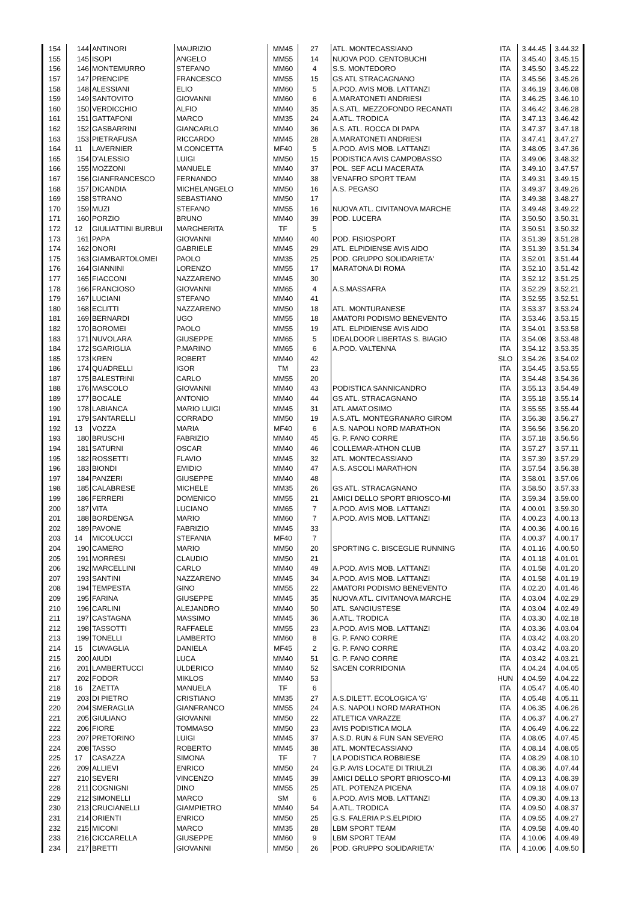| 154 | 144 | ANTINORI | MAURIZIO | MM45 | 27 | ATL. MONTECASSIANO | ITA | 3.44.45 | 3.44.32 |
| 155 | 145 | ISOPI | ANGELO | MM55 | 14 | NUOVA POD. CENTOBUCHI | ITA | 3.45.40 | 3.45.15 |
| 156 | 146 | MONTEMURRO | STEFANO | MM60 | 4 | S.S. MONTEDORO | ITA | 3.45.50 | 3.45.22 |
| 157 | 147 | PRENCIPE | FRANCESCO | MM55 | 15 | GS ATL STRACAGNANO | ITA | 3.45.56 | 3.45.26 |
| 158 | 148 | ALESSIANI | ELIO | MM60 | 5 | A.POD. AVIS MOB. LATTANZI | ITA | 3.46.19 | 3.46.08 |
| 159 | 149 | SANTOVITO | GIOVANNI | MM60 | 6 | A.MARATONETI ANDRIESI | ITA | 3.46.25 | 3.46.10 |
| 160 | 150 | VERDICCHIO | ALFIO | MM40 | 35 | A.S.ATL. MEZZOFONDO RECANATI | ITA | 3.46.42 | 3.46.28 |
| 161 | 151 | GATTAFONI | MARCO | MM35 | 24 | A.ATL. TRODICA | ITA | 3.47.13 | 3.46.42 |
| 162 | 152 | GASBARRINI | GIANCARLO | MM40 | 36 | A.S. ATL. ROCCA DI PAPA | ITA | 3.47.37 | 3.47.18 |
| 163 | 153 | PIETRAFUSA | RICCARDO | MM45 | 28 | A.MARATONETI ANDRIESI | ITA | 3.47.41 | 3.47.27 |
| 164 | 11 | LAVERNIER | M.CONCETTA | MF40 | 5 | A.POD. AVIS MOB. LATTANZI | ITA | 3.48.05 | 3.47.36 |
| 165 | 154 | D'ALESSIO | LUIGI | MM50 | 15 | PODISTICA AVIS CAMPOBASSO | ITA | 3.49.06 | 3.48.32 |
| 166 | 155 | MOZZONI | MANUELE | MM40 | 37 | POL. SEF ACLI MACERATA | ITA | 3.49.10 | 3.47.57 |
| 167 | 156 | GIANFRANCESCO | FERNANDO | MM40 | 38 | VENAFRO SPORT TEAM | ITA | 3.49.31 | 3.49.15 |
| 168 | 157 | DICANDIA | MICHELANGELO | MM50 | 16 | A.S. PEGASO | ITA | 3.49.37 | 3.49.26 |
| 169 | 158 | STRANO | SEBASTIANO | MM50 | 17 | | ITA | 3.49.38 | 3.48.27 |
| 170 | 159 | MUZI | STEFANO | MM55 | 16 | NUOVA ATL. CIVITANOVA MARCHE | ITA | 3.49.48 | 3.49.22 |
| 171 | 160 | PORZIO | BRUNO | MM40 | 39 | POD. LUCERA | ITA | 3.50.50 | 3.50.31 |
| 172 | 12 | GIULIATTINI BURBUI | MARGHERITA | TF | 5 | | ITA | 3.50.51 | 3.50.32 |
| 173 | 161 | PAPA | GIOVANNI | MM40 | 40 | POD. FISIOSPORT | ITA | 3.51.39 | 3.51.28 |
| 174 | 162 | ONORI | GABRIELE | MM45 | 29 | ATL. ELPIDIENSE AVIS AIDO | ITA | 3.51.39 | 3.51.34 |
| 175 | 163 | GIAMBARTOLOMEI | PAOLO | MM35 | 25 | POD. GRUPPO SOLIDARIETA' | ITA | 3.52.01 | 3.51.44 |
| 176 | 164 | GIANNINI | LORENZO | MM55 | 17 | MARATONA DI ROMA | ITA | 3.52.10 | 3.51.42 |
| 177 | 165 | FIACCONI | NAZZARENO | MM45 | 30 | | ITA | 3.52.12 | 3.51.25 |
| 178 | 166 | FRANCIOSO | GIOVANNI | MM65 | 4 | A.S.MASSAFRA | ITA | 3.52.29 | 3.52.21 |
| 179 | 167 | LUCIANI | STEFANO | MM40 | 41 | | ITA | 3.52.55 | 3.52.51 |
| 180 | 168 | ECLITTI | NAZZARENO | MM50 | 18 | ATL. MONTURANESE | ITA | 3.53.37 | 3.53.24 |
| 181 | 169 | BERNARDI | UGO | MM55 | 18 | AMATORI PODISMO BENEVENTO | ITA | 3.53.46 | 3.53.15 |
| 182 | 170 | BOROMEI | PAOLO | MM55 | 19 | ATL. ELPIDIENSE AVIS AIDO | ITA | 3.54.01 | 3.53.58 |
| 183 | 171 | NUVOLARA | GIUSEPPE | MM65 | 5 | IDEALDOOR LIBERTAS S. BIAGIO | ITA | 3.54.08 | 3.53.48 |
| 184 | 172 | SGARIGLIA | P.MARINO | MM65 | 6 | A.POD. VALTENNA | ITA | 3.54.12 | 3.53.35 |
| 185 | 173 | KREN | ROBERT | MM40 | 42 | | SLO | 3.54.26 | 3.54.02 |
| 186 | 174 | QUADRELLI | IGOR | TM | 23 | | ITA | 3.54.45 | 3.53.55 |
| 187 | 175 | BALESTRINI | CARLO | MM55 | 20 | | ITA | 3.54.48 | 3.54.36 |
| 188 | 176 | MASCOLO | GIOVANNI | MM40 | 43 | PODISTICA SANNICANDRO | ITA | 3.55.13 | 3.54.49 |
| 189 | 177 | BOCALE | ANTONIO | MM40 | 44 | GS ATL. STRACAGNANO | ITA | 3.55.18 | 3.55.14 |
| 190 | 178 | LABIANCA | MARIO LUIGI | MM45 | 31 | ATL.AMAT.OSIMO | ITA | 3.55.55 | 3.55.44 |
| 191 | 179 | SANTARELLI | CORRADO | MM50 | 19 | A.S.ATL. MONTEGRANARO GIROM | ITA | 3.56.38 | 3.56.27 |
| 192 | 13 | VOZZA | MARIA | MF40 | 6 | A.S. NAPOLI NORD MARATHON | ITA | 3.56.56 | 3.56.20 |
| 193 | 180 | BRUSCHI | FABRIZIO | MM40 | 45 | G. P. FANO CORRE | ITA | 3.57.18 | 3.56.56 |
| 194 | 181 | SATURNI | OSCAR | MM40 | 46 | COLLEMAR-ATHON CLUB | ITA | 3.57.27 | 3.57.11 |
| 195 | 182 | ROSSETTI | FLAVIO | MM45 | 32 | ATL. MONTECASSIANO | ITA | 3.57.39 | 3.57.29 |
| 196 | 183 | BIONDI | EMIDIO | MM40 | 47 | A.S. ASCOLI MARATHON | ITA | 3.57.54 | 3.56.38 |
| 197 | 184 | PANZERI | GIUSEPPE | MM40 | 48 | | ITA | 3.58.01 | 3.57.06 |
| 198 | 185 | CALABRESE | MICHELE | MM35 | 26 | GS ATL. STRACAGNANO | ITA | 3.58.50 | 3.57.33 |
| 199 | 186 | FERRERI | DOMENICO | MM55 | 21 | AMICI DELLO SPORT BRIOSCO-MI | ITA | 3.59.34 | 3.59.00 |
| 200 | 187 | VITA | LUCIANO | MM65 | 7 | A.POD. AVIS MOB. LATTANZI | ITA | 4.00.01 | 3.59.30 |
| 201 | 188 | BORDENGA | MARIO | MM60 | 7 | A.POD. AVIS MOB. LATTANZI | ITA | 4.00.23 | 4.00.13 |
| 202 | 189 | PAVONE | FABRIZIO | MM45 | 33 | | ITA | 4.00.36 | 4.00.16 |
| 203 | 14 | MICOLUCCI | STEFANIA | MF40 | 7 | | ITA | 4.00.37 | 4.00.17 |
| 204 | 190 | CAMERO | MARIO | MM50 | 20 | SPORTING C. BISCEGLIE RUNNING | ITA | 4.01.16 | 4.00.50 |
| 205 | 191 | MORRESI | CLAUDIO | MM50 | 21 | | ITA | 4.01.18 | 4.01.01 |
| 206 | 192 | MARCELLINI | CARLO | MM40 | 49 | A.POD. AVIS MOB. LATTANZI | ITA | 4.01.58 | 4.01.20 |
| 207 | 193 | SANTINI | NAZZARENO | MM45 | 34 | A.POD. AVIS MOB. LATTANZI | ITA | 4.01.58 | 4.01.19 |
| 208 | 194 | TEMPESTA | GINO | MM55 | 22 | AMATORI PODISMO BENEVENTO | ITA | 4.02.20 | 4.01.46 |
| 209 | 195 | FARINA | GIUSEPPE | MM45 | 35 | NUOVA ATL. CIVITANOVA MARCHE | ITA | 4.03.04 | 4.02.29 |
| 210 | 196 | CARLINI | ALEJANDRO | MM40 | 50 | ATL. SANGIUSTESE | ITA | 4.03.04 | 4.02.49 |
| 211 | 197 | CASTAGNA | MASSIMO | MM45 | 36 | A.ATL. TRODICA | ITA | 4.03.30 | 4.02.18 |
| 212 | 198 | TASSOTTI | RAFFAELE | MM55 | 23 | A.POD. AVIS MOB. LATTANZI | ITA | 4.03.36 | 4.03.04 |
| 213 | 199 | TONELLI | LAMBERTO | MM60 | 8 | G. P. FANO CORRE | ITA | 4.03.42 | 4.03.20 |
| 214 | 15 | CIAVAGLIA | DANIELA | MF45 | 2 | G. P. FANO CORRE | ITA | 4.03.42 | 4.03.20 |
| 215 | 200 | AIUDI | LUCA | MM40 | 51 | G. P. FANO CORRE | ITA | 4.03.42 | 4.03.21 |
| 216 | 201 | LAMBERTUCCI | ULDERICO | MM40 | 52 | SACEN CORRIDONIA | ITA | 4.04.24 | 4.04.05 |
| 217 | 202 | FODOR | MIKLOS | MM40 | 53 | | HUN | 4.04.59 | 4.04.22 |
| 218 | 16 | ZAETTA | MANUELA | TF | 6 | | ITA | 4.05.47 | 4.05.40 |
| 219 | 203 | DI PIETRO | CRISTIANO | MM35 | 27 | A.S.DILETT. ECOLOGICA 'G' | ITA | 4.05.48 | 4.05.11 |
| 220 | 204 | SMERAGLIA | GIANFRANCO | MM55 | 24 | A.S. NAPOLI NORD MARATHON | ITA | 4.06.35 | 4.06.26 |
| 221 | 205 | GIULIANO | GIOVANNI | MM50 | 22 | ATLETICA VARAZZE | ITA | 4.06.37 | 4.06.27 |
| 222 | 206 | FIORE | TOMMASO | MM50 | 23 | AVIS PODISTICA MOLA | ITA | 4.06.49 | 4.06.22 |
| 223 | 207 | PRETORINO | LUIGI | MM45 | 37 | A.S.D. RUN & FUN SAN SEVERO | ITA | 4.08.05 | 4.07.45 |
| 224 | 208 | TASSO | ROBERTO | MM45 | 38 | ATL. MONTECASSIANO | ITA | 4.08.14 | 4.08.05 |
| 225 | 17 | CASAZZA | SIMONA | TF | 7 | LA PODISTICA ROBBIESE | ITA | 4.08.29 | 4.08.10 |
| 226 | 209 | ALLIEVI | ENRICO | MM50 | 24 | G.P. AVIS LOCATE DI TRIULZI | ITA | 4.08.36 | 4.07.44 |
| 227 | 210 | SEVERI | VINCENZO | MM45 | 39 | AMICI DELLO SPORT BRIOSCO-MI | ITA | 4.09.13 | 4.08.39 |
| 228 | 211 | COGNIGNI | DINO | MM55 | 25 | ATL. POTENZA PICENA | ITA | 4.09.18 | 4.09.07 |
| 229 | 212 | SIMONELLI | MARCO | SM | 6 | A.POD. AVIS MOB. LATTANZI | ITA | 4.09.30 | 4.09.13 |
| 230 | 213 | CRUCIANELLI | GIAMPIETRO | MM40 | 54 | A.ATL. TRODICA | ITA | 4.09.50 | 4.08.37 |
| 231 | 214 | ORIENTI | ENRICO | MM50 | 25 | G.S. FALERIA P.S.ELPIDIO | ITA | 4.09.55 | 4.09.27 |
| 232 | 215 | MICONI | MARCO | MM35 | 28 | LBM SPORT TEAM | ITA | 4.09.58 | 4.09.40 |
| 233 | 216 | CICCARELLA | GIUSEPPE | MM60 | 9 | LBM SPORT TEAM | ITA | 4.10.06 | 4.09.49 |
| 234 | 217 | BRETTI | GIOVANNI | MM50 | 26 | POD. GRUPPO SOLIDARIETA' | ITA | 4.10.06 | 4.09.50 |